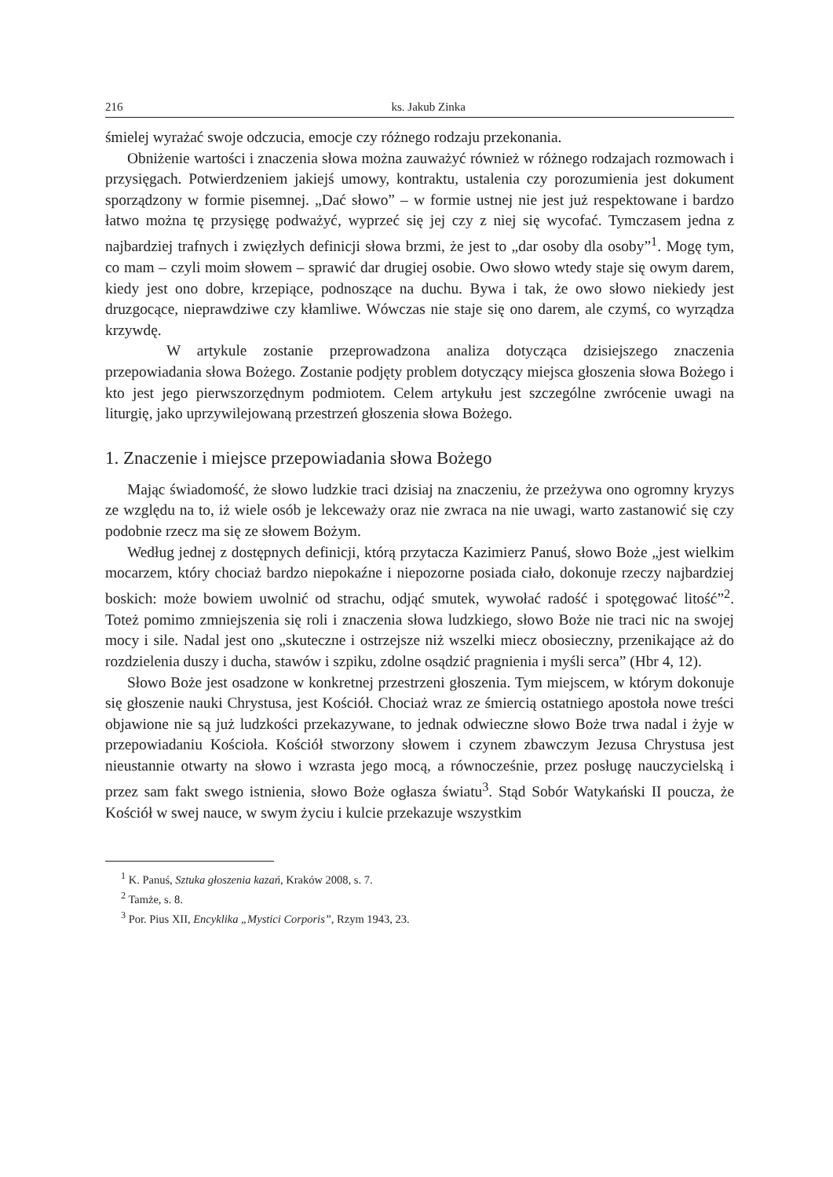216 ks. Jakub Zinka
śmielej wyrażać swoje odczucia, emocje czy różnego rodzaju przekonania.
Obniżenie wartości i znaczenia słowa można zauważyć również w różnego rodzajach rozmowach i przysięgach. Potwierdzeniem jakiejś umowy, kontraktu, ustalenia czy porozumienia jest dokument sporządzony w formie pisemnej. „Dać słowo” – w formie ustnej nie jest już respektowane i bardzo łatwo można tę przysięgę podważyć, wyprzeć się jej czy z niej się wycofać. Tymczasem jedna z najbardziej trafnych i zwięzłych definicji słowa brzmi, że jest to „dar osoby dla osoby”<sup>1</sup>. Mogę tym, co mam – czyli moim słowem – sprawić dar drugiej osobie. Owo słowo wtedy staje się owym darem, kiedy jest ono dobre, krzepiące, podnoszące na duchu. Bywa i tak, że owo słowo niekiedy jest druzgocące, nieprawdziwe czy kłamliwe. Wówczas nie staje się ono darem, ale czymś, co wyrządza krzywdę.
W artykule zostanie przeprowadzona analiza dotycząca dzisiejszego znaczenia przepowiadania słowa Bożego. Zostanie podjęty problem dotyczący miejsca głoszenia słowa Bożego i kto jest jego pierwszorzędnym podmiotem. Celem artykułu jest szczególne zwrócenie uwagi na liturgię, jako uprzywilejowaną przestrzeń głoszenia słowa Bożego.
1. Znaczenie i miejsce przepowiadania słowa Bożego
Mając świadomość, że słowo ludzkie traci dzisiaj na znaczeniu, że przeżywa ono ogromny kryzys ze względu na to, iż wiele osób je lekceważy oraz nie zwraca na nie uwagi, warto zastanowić się czy podobnie rzecz ma się ze słowem Bożym.
Według jednej z dostępnych definicji, którą przytacza Kazimierz Panuś, słowo Boże „jest wielkim mocarzem, który chociaż bardzo niepokaźne i niepozorne posiada ciało, dokonuje rzeczy najbardziej boskich: może bowiem uwolnić od strachu, odjąć smutek, wywołać radość i spotęgować litość”<sup>2</sup>. Toteż pomimo zmniejszenia się roli i znaczenia słowa ludzkiego, słowo Boże nie traci nic na swojej mocy i sile. Nadal jest ono „skuteczne i ostrzejsze niż wszelki miecz obosieczny, przenikające aż do rozdzielenia duszy i ducha, stawów i szpiku, zdolne osądzić pragnienia i myśli serca” (Hbr 4, 12).
Słowo Boże jest osadzone w konkretnej przestrzeni głoszenia. Tym miejscem, w którym dokonuje się głoszenie nauki Chrystusa, jest Kościół. Chociaż wraz ze śmiercią ostatniego apostoła nowe treści objawione nie są już ludzkości przekazywane, to jednak odwieczne słowo Boże trwa nadal i żyje w przepowiadaniu Kościoła. Kościół stworzony słowem i czynem zbawczym Jezusa Chrystusa jest nieustannie otwarty na słowo i wzrasta jego mocą, a równocześnie, przez posługę nauczycielską i przez sam fakt swego istnienia, słowo Boże ogłasza światu<sup>3</sup>. Stąd Sobór Watykański II poucza, że Kościół w swej nauce, w swym życiu i kulcie przekazuje wszystkim
<sup>1</sup> K. Panuś, Sztuka głoszenia kazań, Kraków 2008, s. 7.
<sup>2</sup> Tamże, s. 8.
<sup>3</sup> Por. Pius XII, Encyklika „Mystici Corporis”, Rzym 1943, 23.